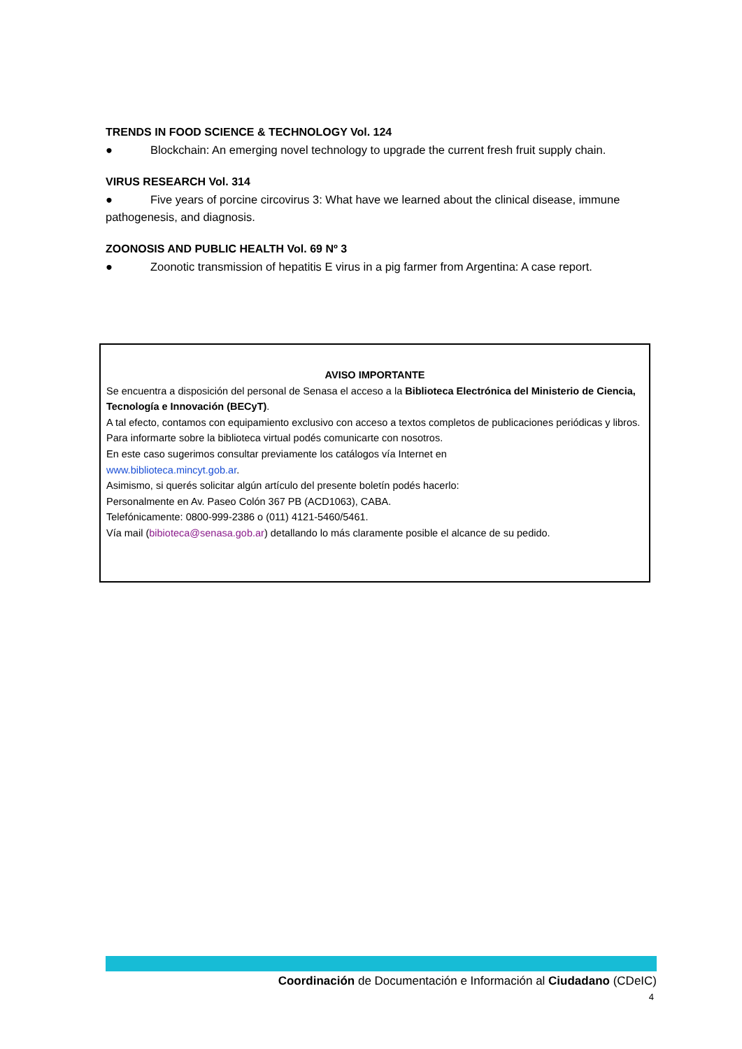TRENDS IN FOOD SCIENCE & TECHNOLOGY Vol. 124
● Blockchain: An emerging novel technology to upgrade the current fresh fruit supply chain.
VIRUS RESEARCH Vol. 314
● Five years of porcine circovirus 3: What have we learned about the clinical disease, immune pathogenesis, and diagnosis.
ZOONOSIS AND PUBLIC HEALTH Vol. 69 Nº 3
● Zoonotic transmission of hepatitis E virus in a pig farmer from Argentina: A case report.
AVISO IMPORTANTE
Se encuentra a disposición del personal de Senasa el acceso a la Biblioteca Electrónica del Ministerio de Ciencia, Tecnología e Innovación (BECyT).
A tal efecto, contamos con equipamiento exclusivo con acceso a textos completos de publicaciones periódicas y libros.
Para informarte sobre la biblioteca virtual podés comunicarte con nosotros.
En este caso sugerimos consultar previamente los catálogos vía Internet en
www.biblioteca.mincyt.gob.ar.
Asimismo, si querés solicitar algún artículo del presente boletín podés hacerlo:
Personalmente en Av. Paseo Colón 367 PB (ACD1063), CABA.
Telefónicamente: 0800-999-2386 o (011) 4121-5460/5461.
Vía mail (bibioteca@senasa.gob.ar) detallando lo más claramente posible el alcance de su pedido.
Coordinación de Documentación e Información al Ciudadano (CDeIC)
4